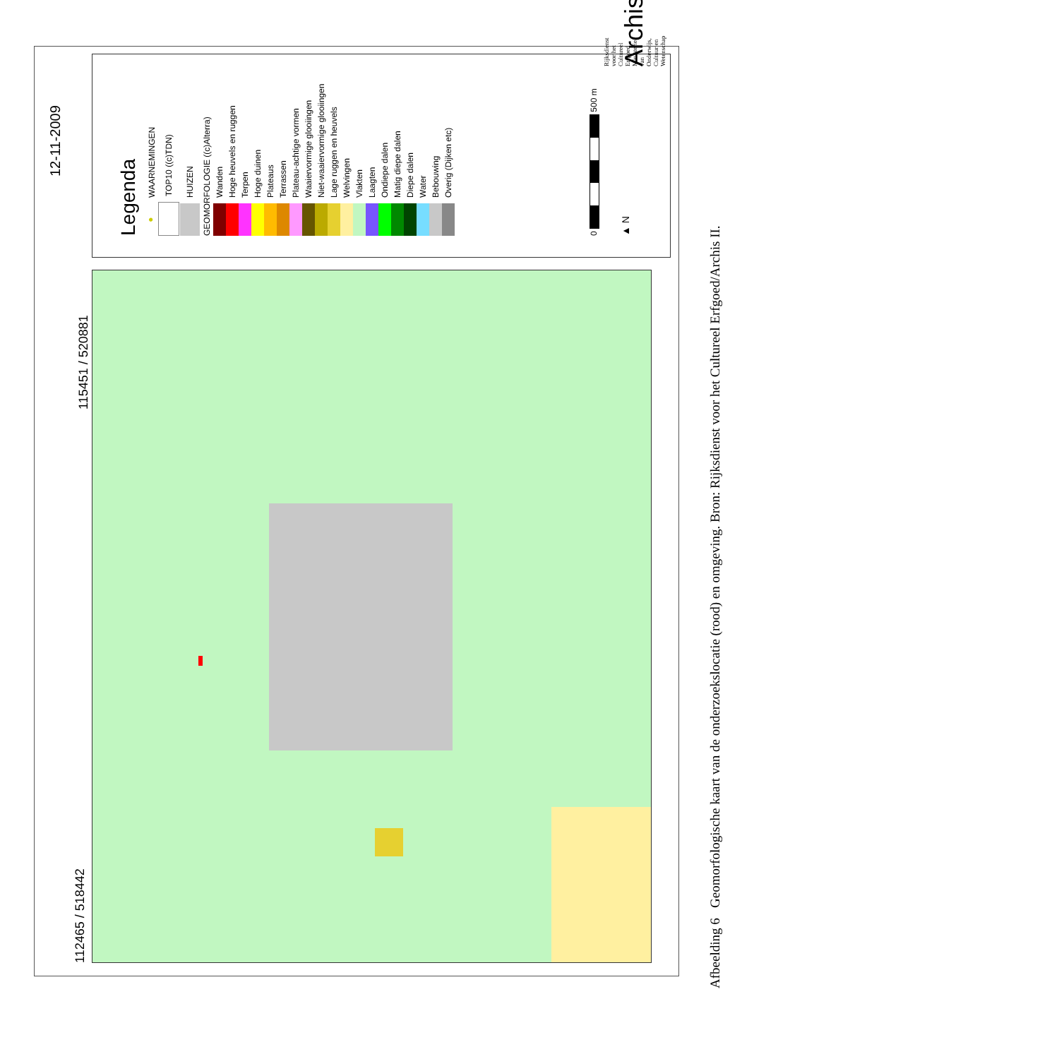12-11-2009
112465 / 518442 115451 / 520881
Legenda
● WAARNEMINGEN
TOP10 ((c)TDN)
HUIZEN
GEOMORFOLOGIE ((c)Alterra)
Wanden
Hoge heuvels en ruggen
Terpen
Hoge duinen
Plateaus
Terrassen
Plateau-achtige vormen
Waaiervormige glooiingen
Niet-waaiervormige glooiingen
Lage ruggen en heuvels
Welvingen
Vlakten
Laagten
Ondiepe dalen
Matig diepe dalen
Diepe dalen
Water
Bebouwing
Overig (Dijken etc)
0 500 m
▲ N Archis2
Rijksdienst voor het Cultureel Erfgoed Ministerie van Onderwijs, Cultuur en Wetenschap
Afbeelding 6 Geomorfologische kaart van de onderzoekslocatie (rood) en omgeving. Bron: Rijksdienst voor het Cultureel Erfgoed/Archis II.